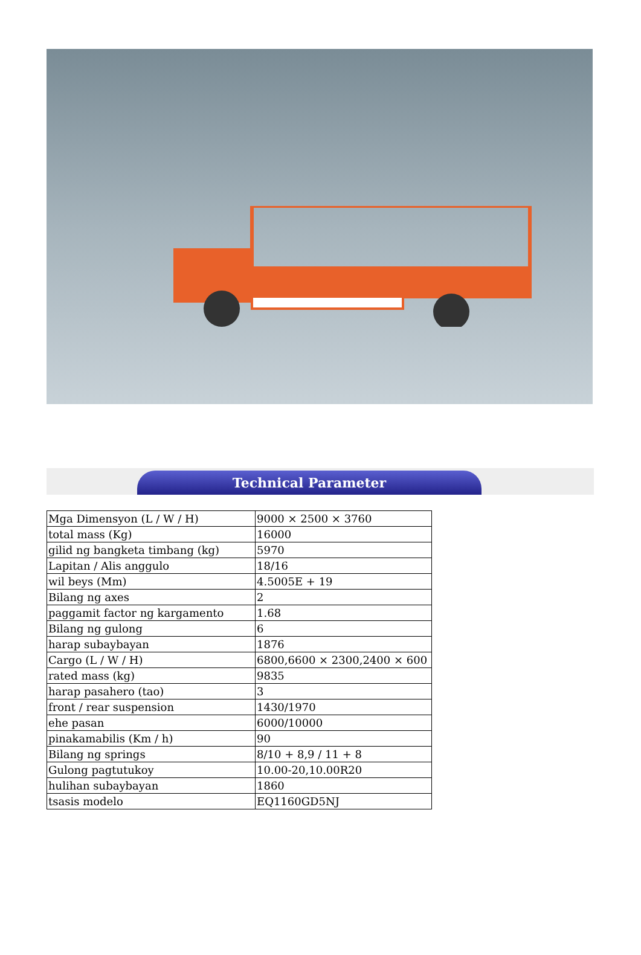Technical Parameter
| Mga Dimensyon (L / W / H) | 9000 × 2500 × 3760 |
| total mass (Kg) | 16000 |
| gilid ng bangketa timbang (kg) | 5970 |
| Lapitan / Alis anggulo | 18/16 |
| wil beys (Mm) | 4.5005E + 19 |
| Bilang ng axes | 2 |
| paggamit factor ng kargamento | 1.68 |
| Bilang ng gulong | 6 |
| harap subaybayan | 1876 |
| Cargo (L / W / H) | 6800,6600 × 2300,2400 × 600 |
| rated mass (kg) | 9835 |
| harap pasahero (tao) | 3 |
| front / rear suspension | 1430/1970 |
| ehe pasan | 6000/10000 |
| pinakamabilis (Km / h) | 90 |
| Bilang ng springs | 8/10 + 8,9 / 11 + 8 |
| Gulong pagtutukoy | 10.00-20,10.00R20 |
| hulihan subaybayan | 1860 |
| tsasis modelo | EQ1160GD5NJ |